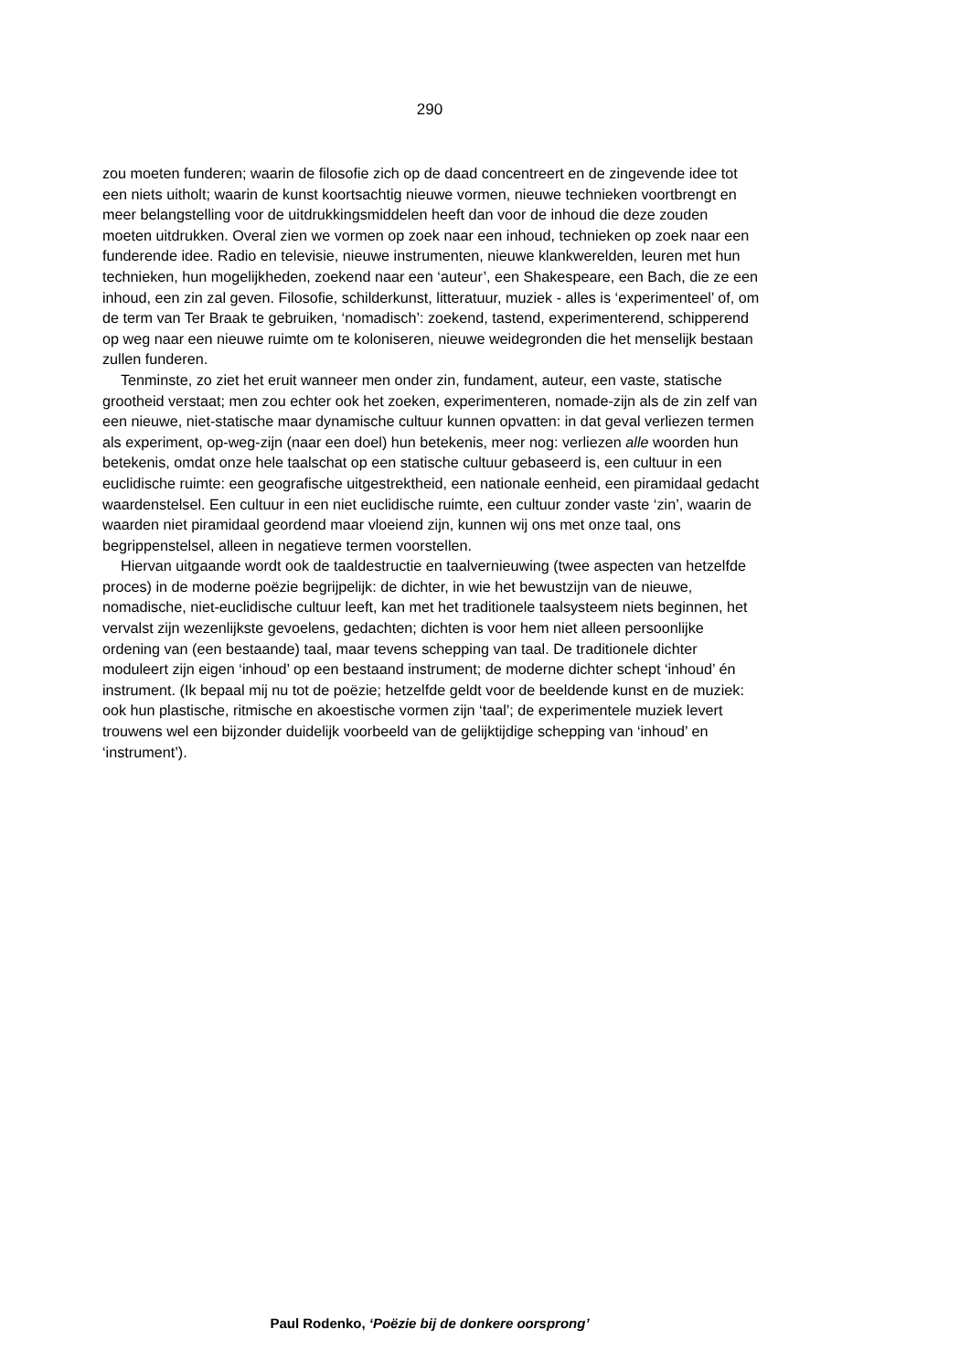290
zou moeten funderen; waarin de filosofie zich op de daad concentreert en de zingevende idee tot een niets uitholt; waarin de kunst koortsachtig nieuwe vormen, nieuwe technieken voortbrengt en meer belangstelling voor de uitdrukkingsmiddelen heeft dan voor de inhoud die deze zouden moeten uitdrukken. Overal zien we vormen op zoek naar een inhoud, technieken op zoek naar een funderende idee. Radio en televisie, nieuwe instrumenten, nieuwe klankwerelden, leuren met hun technieken, hun mogelijkheden, zoekend naar een ‘auteur’, een Shakespeare, een Bach, die ze een inhoud, een zin zal geven. Filosofie, schilderkunst, litteratuur, muziek - alles is ‘experimenteel’ of, om de term van Ter Braak te gebruiken, ‘nomadisch’: zoekend, tastend, experimenterend, schipperend op weg naar een nieuwe ruimte om te koloniseren, nieuwe weidegronden die het menselijk bestaan zullen funderen.
Tenminste, zo ziet het eruit wanneer men onder zin, fundament, auteur, een vaste, statische grootheid verstaat; men zou echter ook het zoeken, experimenteren, nomade-zijn als de zin zelf van een nieuwe, niet-statische maar dynamische cultuur kunnen opvatten: in dat geval verliezen termen als experiment, op-weg-zijn (naar een doel) hun betekenis, meer nog: verliezen alle woorden hun betekenis, omdat onze hele taalschat op een statische cultuur gebaseerd is, een cultuur in een euclidische ruimte: een geografische uitgestrektheid, een nationale eenheid, een piramidaal gedacht waardenstelsel. Een cultuur in een niet euclidische ruimte, een cultuur zonder vaste ‘zin’, waarin de waarden niet piramidaal geordend maar vloeiend zijn, kunnen wij ons met onze taal, ons begrippenstelsel, alleen in negatieve termen voorstellen.
Hiervan uitgaande wordt ook de taaldestructie en taalvernieuwing (twee aspecten van hetzelfde proces) in de moderne poëzie begrijpelijk: de dichter, in wie het bewustzijn van de nieuwe, nomadische, niet-euclidische cultuur leeft, kan met het traditionele taalsysteem niets beginnen, het vervalst zijn wezenlijkste gevoelens, gedachten; dichten is voor hem niet alleen persoonlijke ordening van (een bestaande) taal, maar tevens schepping van taal. De traditionele dichter moduleert zijn eigen ‘inhoud’ op een bestaand instrument; de moderne dichter schept ‘inhoud’ én instrument. (Ik bepaal mij nu tot de poëzie; hetzelfde geldt voor de beeldende kunst en de muziek: ook hun plastische, ritmische en akoestische vormen zijn ‘taal’; de experimentele muziek levert trouwens wel een bijzonder duidelijk voorbeeld van de gelijktijdige schepping van ‘inhoud’ en ‘instrument’).
Paul Rodenko, ‘Poëzie bij de donkere oorsprong’